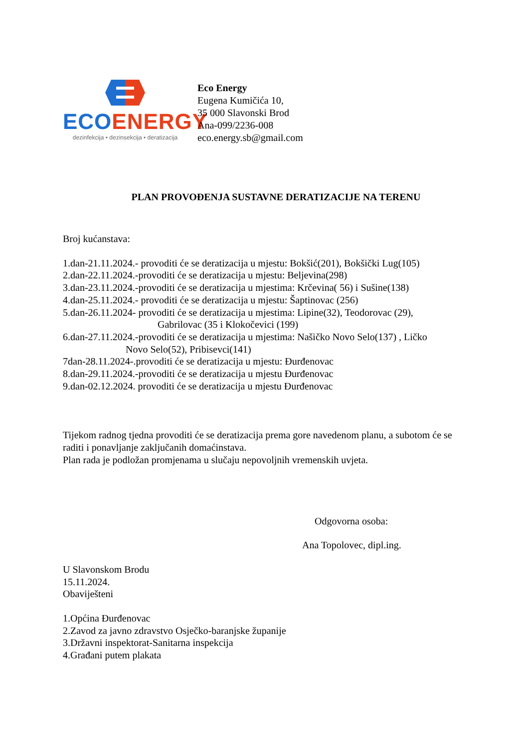ECO ENERGY
dezinfekcija • dezinsekcija • deratizacija
Eco Energy
Eugena Kumičića 10,
35 000 Slavonski Brod
Ana-099/2236-008
eco.energy.sb@gmail.com
PLAN PROVOĐENJA SUSTAVNE DERATIZACIJE NA TERENU
Broj kućanstava:
1.dan-21.11.2024.- provoditi će se deratizacija u mjestu: Bokšić(201), Bokšički Lug(105)
2.dan-22.11.2024.-provoditi će se deratizacija u mjestu: Beljevina(298)
3.dan-23.11.2024.-provoditi će se deratizacija u mjestima: Krčevina( 56) i Sušine(138)
4.dan-25.11.2024.- provoditi će se deratizacija u mjestu: Šaptinovac (256)
5.dan-26.11.2024- provoditi će se deratizacija u mjestima: Lipine(32), Teodorovac (29),
Gabrilovac (35 i Klokočevici (199)
6.dan-27.11.2024.-provoditi će se deratizacija u mjestima: Našičko Novo Selo(137) , Ličko
Novo Selo(52), Pribisevci(141)
7dan-28.11.2024-.provoditi će se deratizacija u mjestu: Đurđenovac
8.dan-29.11.2024.-provoditi će se deratizacija u mjestu Đurđenovac
9.dan-02.12.2024. provoditi će se deratizacija u mjestu Đurđenovac
Tijekom radnog tjedna provoditi će se deratizacija prema gore navedenom planu, a subotom će se raditi i ponavljanje zaključanih domaćinstava.
Plan rada je podložan promjenama u slučaju nepovoljnih vremenskih uvjeta.
Odgovorna osoba:
Ana Topolovec, dipl.ing.
U Slavonskom Brodu
15.11.2024.
Obaviješteni
1.Općina Đurđenovac
2.Zavod za javno zdravstvo Osječko-baranjske županije
3.Državni inspektorat-Sanitarna inspekcija
4.Građani putem plakata